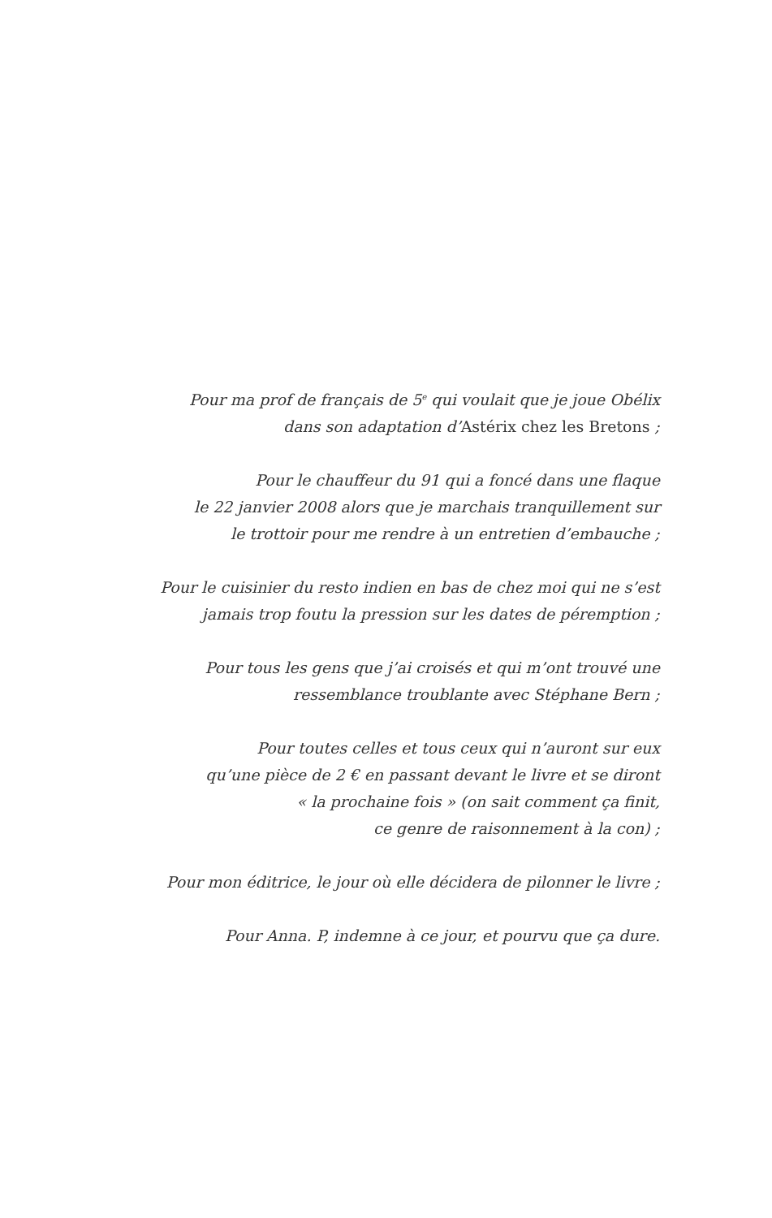Pour ma prof de français de 5<sup>e</sup> qui voulait que je joue Obélix
dans son adaptation d’Astérix chez les Bretons ;
Pour le chauffeur du 91 qui a foncé dans une flaque
le 22 janvier 2008 alors que je marchais tranquillement sur
le trottoir pour me rendre à un entretien d’embauche ;
Pour le cuisinier du resto indien en bas de chez moi qui ne s’est
jamais trop foutu la pression sur les dates de péremption ;
Pour tous les gens que j’ai croisés et qui m’ont trouvé une
ressemblance troublante avec Stéphane Bern ;
Pour toutes celles et tous ceux qui n’auront sur eux
qu’une pièce de 2 € en passant devant le livre et se diront
« la prochaine fois » (on sait comment ça finit,
ce genre de raisonnement à la con) ;
Pour mon éditrice, le jour où elle décidera de pilonner le livre ;
Pour Anna. P, indemne à ce jour, et pourvu que ça dure.